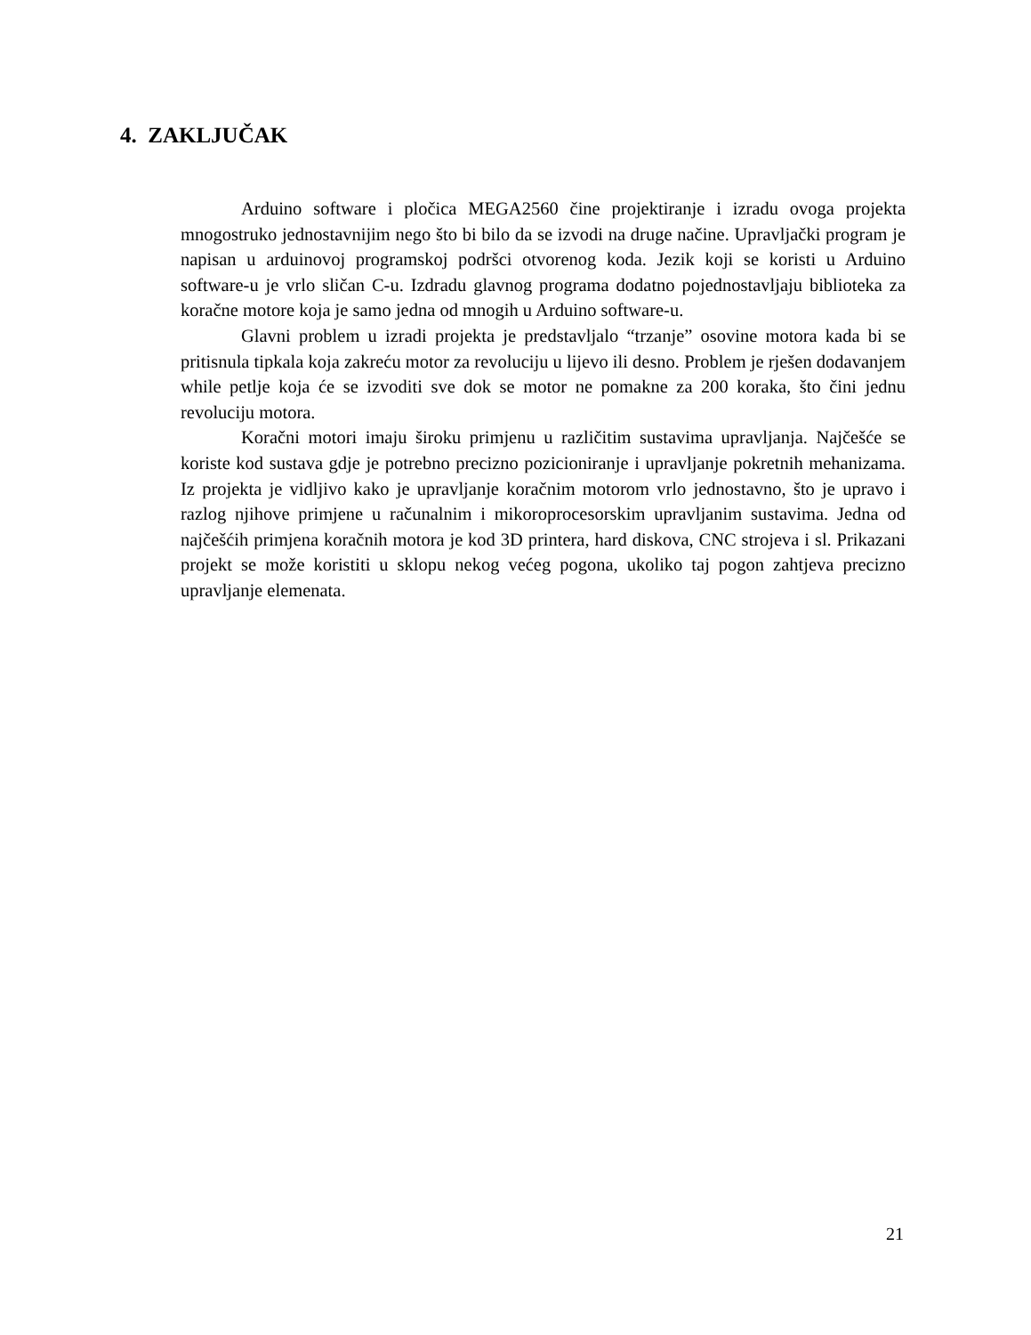4. ZAKLJUČAK
Arduino software i pločica MEGA2560 čine projektiranje i izradu ovoga projekta mnogostruko jednostavnijim nego što bi bilo da se izvodi na druge načine. Upravljački program je napisan u arduinovoj programskoj podršci otvorenog koda. Jezik koji se koristi u Arduino software-u je vrlo sličan C-u. Izdradu glavnog programa dodatno pojednostavljaju biblioteka za koračne motore koja je samo jedna od mnogih u Arduino software-u.
Glavni problem u izradi projekta je predstavljalo “trzanje” osovine motora kada bi se pritisnula tipkala koja zakreću motor za revoluciju u lijevo ili desno. Problem je rješen dodavanjem while petlje koja će se izvoditi sve dok se motor ne pomakne za 200 koraka, što čini jednu revoluciju motora.
Koračni motori imaju široku primjenu u različitim sustavima upravljanja. Najčešće se koriste kod sustava gdje je potrebno precizno pozicioniranje i upravljanje pokretnih mehanizama. Iz projekta je vidljivo kako je upravljanje koračnim motorom vrlo jednostavno, što je upravo i razlog njihove primjene u računalnim i mikoroprocesorskim upravljanim sustavima. Jedna od najčešćih primjena koračnih motora je kod 3D printera, hard diskova, CNC strojeva i sl. Prikazani projekt se može koristiti u sklopu nekog većeg pogona, ukoliko taj pogon zahtjeva precizno upravljanje elemenata.
21